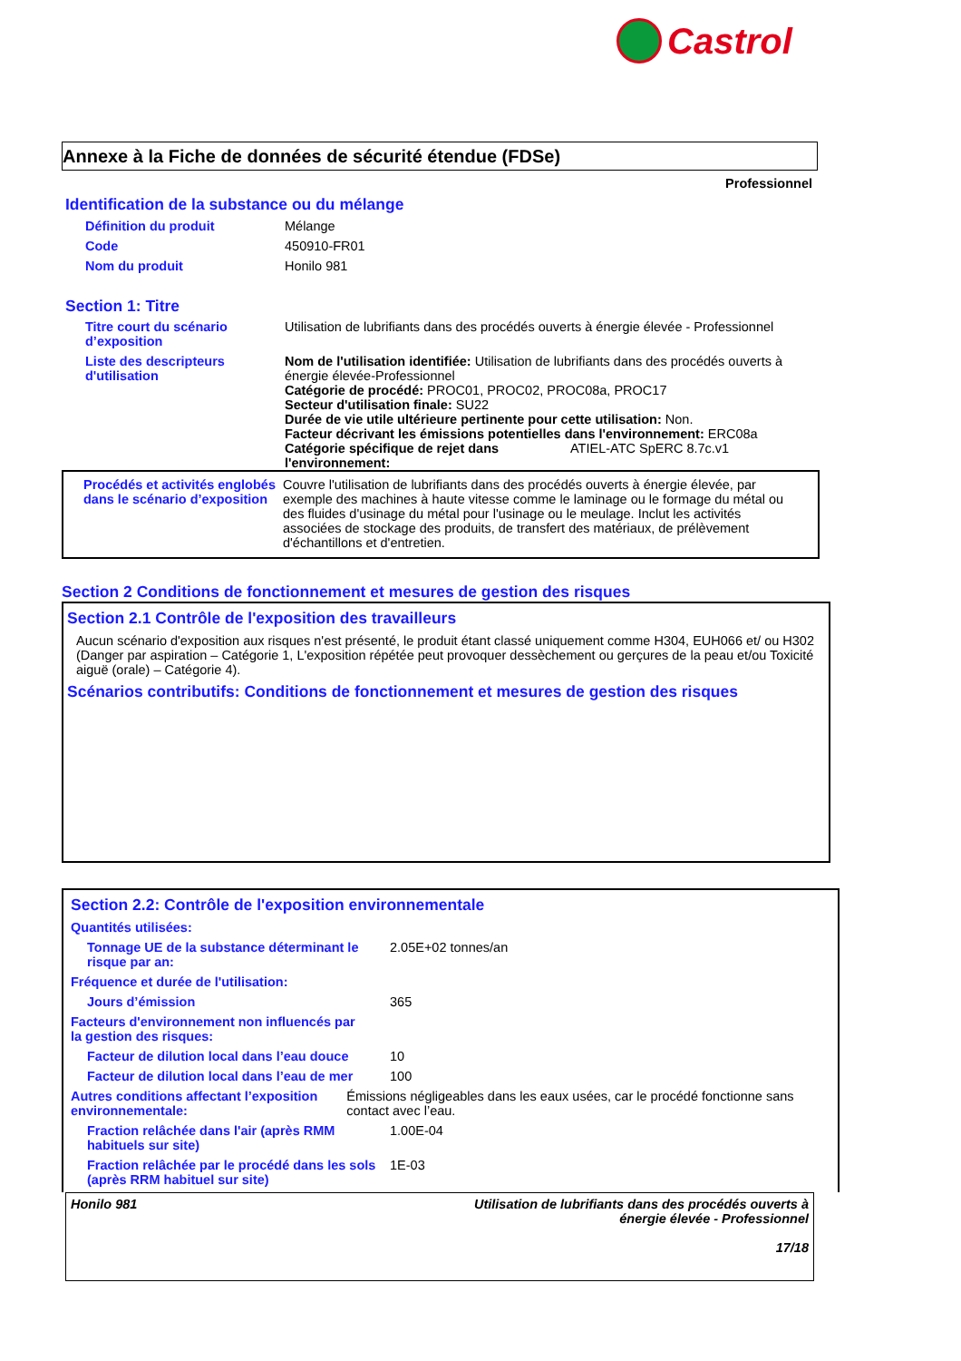Castrol
Annexe à la Fiche de données de sécurité étendue (FDSe)
Professionnel
Identification de la substance ou du mélange
Définition du produit Mélange
Code 450910-FR01
Nom du produit Honilo 981
Section 1: Titre
Titre court du scénario d’exposition
Utilisation de lubrifiants dans des procédés ouverts à énergie élevée - Professionnel
Liste des descripteurs d'utilisation
Nom de l'utilisation identifiée: Utilisation de lubrifiants dans des procédés ouverts à énergie élevée-Professionnel
Catégorie de procédé: PROC01, PROC02, PROC08a, PROC17
Secteur d'utilisation finale: SU22
Durée de vie utile ultérieure pertinente pour cette utilisation: Non.
Facteur décrivant les émissions potentielles dans l'environnement: ERC08a
Catégorie spécifique de rejet dans l'environnement: ATIEL-ATC SpERC 8.7c.v1
Procédés et activités englobés dans le scénario d’exposition
Couvre l'utilisation de lubrifiants dans des procédés ouverts à énergie élevée, par exemple des machines à haute vitesse comme le laminage ou le formage du métal ou des fluides d'usinage du métal pour l'usinage ou le meulage. Inclut les activités associées de stockage des produits, de transfert des matériaux, de prélèvement d'échantillons et d'entretien.
Section 2 Conditions de fonctionnement et mesures de gestion des risques
Section 2.1 Contrôle de l'exposition des travailleurs
Aucun scénario d'exposition aux risques n'est présenté, le produit étant classé uniquement comme H304, EUH066 et/ ou H302 (Danger par aspiration – Catégorie 1, L'exposition répétée peut provoquer dessèchement ou gerçures de la peau et/ou Toxicité aiguë (orale) – Catégorie 4).
Scénarios contributifs: Conditions de fonctionnement et mesures de gestion des risques
Section 2.2: Contrôle de l'exposition environnementale
Quantités utilisées:
Tonnage UE de la substance déterminant le risque par an:
2.05E+02 tonnes/an
Fréquence et durée de l'utilisation:
Jours d’émission 365
Facteurs d'environnement non influencés par la gestion des risques:
Facteur de dilution local dans l’eau douce
10
Facteur de dilution local dans l’eau de mer
100
Autres conditions affectant l’exposition environnementale:
Émissions négligeables dans les eaux usées, car le procédé fonctionne sans contact avec l’eau.
Fraction relâchée dans l'air (après RMM habituels sur site)
1.00E-04
Fraction relâchée par le procédé dans les sols (après RRM habituel sur site)
1E-03
Honilo 981 Utilisation de lubrifiants dans des procédés ouverts à
énergie élevée - Professionnel
17/18